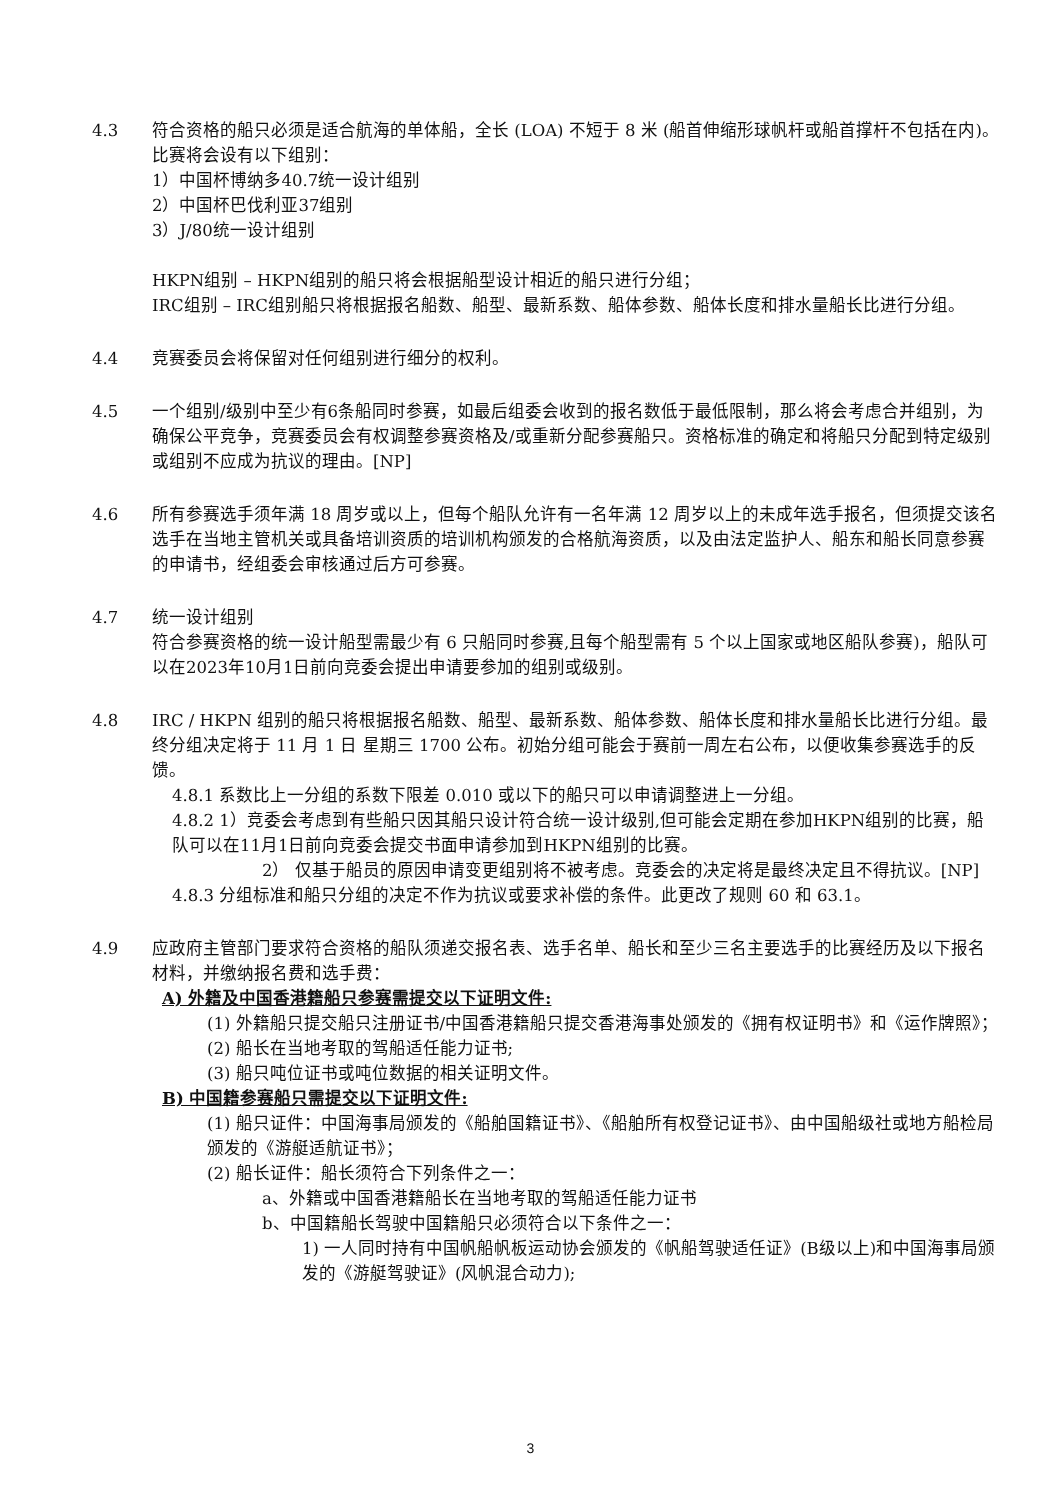4.3 符合资格的船只必须是适合航海的单体船，全长 (LOA) 不短于 8 米 (船首伸缩形球帆杆或船首撑杆不包括在内)。比赛将会设有以下组别：
1）中国杯博纳多40.7统一设计组别
2）中国杯巴伐利亚37组别
3）J/80统一设计组别
HKPN组别 – HKPN组别的船只将会根据船型设计相近的船只进行分组；
IRC组别 – IRC组别船只将根据报名船数、船型、最新系数、船体参数、船体长度和排水量船长比进行分组。
4.4 竞赛委员会将保留对任何组别进行细分的权利。
4.5 一个组别/级别中至少有6条船同时参赛，如最后组委会收到的报名数低于最低限制，那么将会考虑合并组别，为确保公平竞争，竞赛委员会有权调整参赛资格及/或重新分配参赛船只。资格标准的确定和将船只分配到特定级别或组别不应成为抗议的理由。[NP]
4.6 所有参赛选手须年满 18 周岁或以上，但每个船队允许有一名年满 12 周岁以上的未成年选手报名，但须提交该名选手在当地主管机关或具备培训资质的培训机构颁发的合格航海资质，以及由法定监护人、船东和船长同意参赛的申请书，经组委会审核通过后方可参赛。
4.7 统一设计组别
符合参赛资格的统一设计船型需最少有 6 只船同时参赛,且每个船型需有 5 个以上国家或地区船队参赛)，船队可以在2023年10月1日前向竞委会提出申请要参加的组别或级别。
4.8 IRC / HKPN 组别的船只将根据报名船数、船型、最新系数、船体参数、船体长度和排水量船长比进行分组。最终分组决定将于 11 月 1 日 星期三 1700 公布。初始分组可能会于赛前一周左右公布，以便收集参赛选手的反馈。
4.8.1 系数比上一分组的系数下限差 0.010 或以下的船只可以申请调整进上一分组。
4.8.2 1）竞委会考虑到有些船只因其船只设计符合统一设计级别,但可能会定期在参加HKPN组别的比赛，船队可以在11月1日前向竞委会提交书面申请参加到HKPN组别的比赛。
2） 仅基于船员的原因申请变更组别将不被考虑。竞委会的决定将是最终决定且不得抗议。[NP]
4.8.3 分组标准和船只分组的决定不作为抗议或要求补偿的条件。此更改了规则 60 和 63.1。
4.9 应政府主管部门要求符合资格的船队须递交报名表、选手名单、船长和至少三名主要选手的比赛经历及以下报名材料，并缴纳报名费和选手费：
A) 外籍及中国香港籍船只参赛需提交以下证明文件:
(1) 外籍船只提交船只注册证书/中国香港籍船只提交香港海事处颁发的《拥有权证明书》和《运作牌照》；
(2) 船长在当地考取的驾船适任能力证书;
(3) 船只吨位证书或吨位数据的相关证明文件。
B) 中国籍参赛船只需提交以下证明文件:
(1) 船只证件：中国海事局颁发的《船舶国籍证书》、《船舶所有权登记证书》、由中国船级社或地方船检局颁发的《游艇适航证书》；
(2) 船长证件：船长须符合下列条件之一：
a、外籍或中国香港籍船长在当地考取的驾船适任能力证书
b、中国籍船长驾驶中国籍船只必须符合以下条件之一：
1) 一人同时持有中国帆船帆板运动协会颁发的《帆船驾驶适任证》(B级以上)和中国海事局颁发的《游艇驾驶证》(风帆混合动力);
3